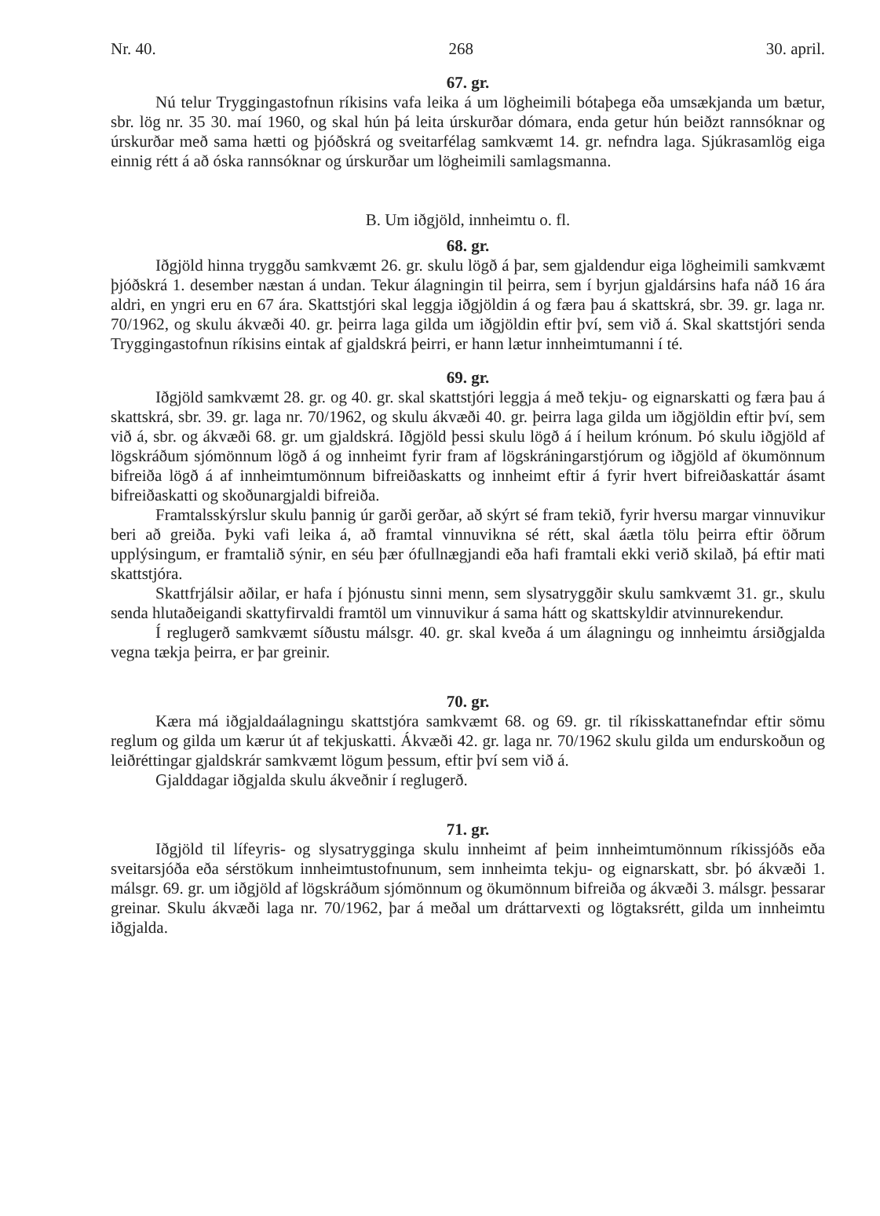Nr. 40. 268 30. april.
67. gr.
Nú telur Tryggingastofnun ríkisins vafa leika á um lögheimili bótaþega eða umsækjanda um bætur, sbr. lög nr. 35 30. maí 1960, og skal hún þá leita úrskurðar dómara, enda getur hún beiðzt rannsóknar og úrskurðar með sama hætti og þjóðskrá og sveitarfélag samkvæmt 14. gr. nefndra laga. Sjúkrasamlög eiga einnig rétt á að óska rannsóknar og úrskurðar um lögheimili samlagsmanna.
B. Um iðgjöld, innheimtu o. fl.
68. gr.
Iðgjöld hinna tryggðu samkvæmt 26. gr. skulu lögð á þar, sem gjaldendur eiga lögheimili samkvæmt þjóðskrá 1. desember næstan á undan. Tekur álagningin til þeirra, sem í byrjun gjaldársins hafa náð 16 ára aldri, en yngri eru en 67 ára. Skattstjóri skal leggja iðgjöldin á og færa þau á skattskrá, sbr. 39. gr. laga nr. 70/1962, og skulu ákvæði 40. gr. þeirra laga gilda um iðgjöldin eftir því, sem við á. Skal skattstjóri senda Tryggingastofnun ríkisins eintak af gjaldskrá þeirri, er hann lætur innheimtumanni í té.
69. gr.
Iðgjöld samkvæmt 28. gr. og 40. gr. skal skattstjóri leggja á með tekju- og eignarskatti og færa þau á skattskrá, sbr. 39. gr. laga nr. 70/1962, og skulu ákvæði 40. gr. þeirra laga gilda um iðgjöldin eftir því, sem við á, sbr. og ákvæði 68. gr. um gjaldskrá. Iðgjöld þessi skulu lögð á í heilum krónum. Þó skulu iðgjöld af lögskráðum sjómönnum lögð á og innheimt fyrir fram af lögskráningarstjórum og iðgjöld af ökumönnum bifreiða lögð á af innheimtumönnum bifreiðaskatts og innheimt eftir á fyrir hvert bifreiðaskattár ásamt bifreiðaskatti og skoðunargjaldi bifreiða.
Framtalsskýrslur skulu þannig úr garði gerðar, að skýrt sé fram tekið, fyrir hversu margar vinnuvikur beri að greiða. Þyki vafi leika á, að framtal vinnuvikna sé rétt, skal áætla tölu þeirra eftir öðrum upplýsingum, er framtalið sýnir, en séu þær ófullnægjandi eða hafi framtali ekki verið skilað, þá eftir mati skattstjóra.
Skattfrjálsir aðilar, er hafa í þjónustu sinni menn, sem slysatryggðir skulu samkvæmt 31. gr., skulu senda hlutaðeigandi skattyfirvaldi framtöl um vinnuvikur á sama hátt og skattskyldir atvinnurekendur.
Í reglugerð samkvæmt síðustu málsgr. 40. gr. skal kveða á um álagningu og innheimtu ársiðgjalda vegna tækja þeirra, er þar greinir.
70. gr.
Kæra má iðgjaldaálagningu skattstjóra samkvæmt 68. og 69. gr. til ríkisskattanefndar eftir sömu reglum og gilda um kærur út af tekjuskatti. Ákvæði 42. gr. laga nr. 70/1962 skulu gilda um endurskoðun og leiðréttingar gjaldskrár samkvæmt lögum þessum, eftir því sem við á.
Gjalddagar iðgjalda skulu ákveðnir í reglugerð.
71. gr.
Iðgjöld til lífeyris- og slysatrygginga skulu innheimt af þeim innheimtumönnum ríkissjóðs eða sveitarsjóða eða sérstökum innheimtustofnunum, sem innheimta tekju- og eignarskatt, sbr. þó ákvæði 1. málsgr. 69. gr. um iðgjöld af lögskráðum sjómönnum og ökumönnum bifreiða og ákvæði 3. málsgr. þessarar greinar. Skulu ákvæði laga nr. 70/1962, þar á meðal um dráttarvexti og lögtaksrétt, gilda um innheimtu iðgjalda.